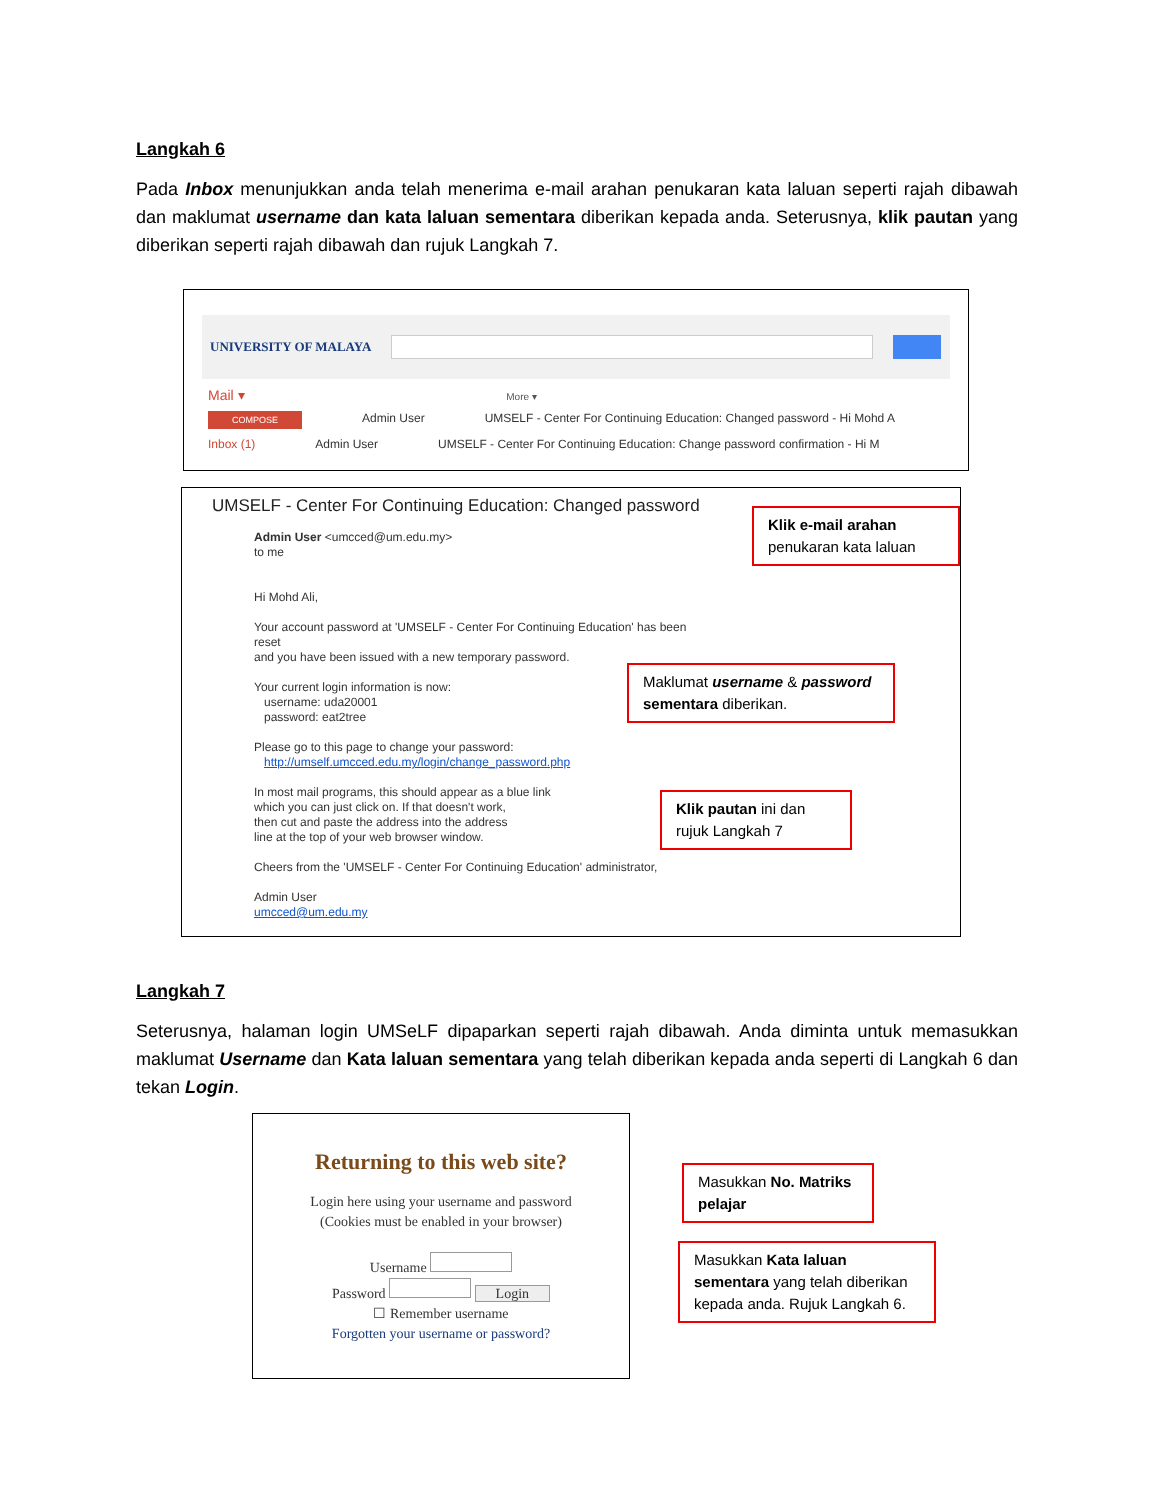Langkah 6
Pada Inbox menunjukkan anda telah menerima e-mail arahan penukaran kata laluan seperti rajah dibawah dan maklumat username dan kata laluan sementara diberikan kepada anda. Seterusnya, klik pautan yang diberikan seperti rajah dibawah dan rujuk Langkah 7.
UNIVERSITY OF MALAYA
Mail ▾ More ▾
COMPOSE Admin User UMSELF - Center For Continuing Education: Changed password - Hi Mohd A
Inbox (1) Admin User UMSELF - Center For Continuing Education: Change password confirmation - Hi M
UMSELF - Center For Continuing Education: Changed password
Admin User <umcced@um.edu.my>
to me
Hi Mohd Ali,
Your account password at 'UMSELF - Center For Continuing Education' has been
reset
and you have been issued with a new temporary password.
Your current login information is now:
username: uda20001
password: eat2tree
Please go to this page to change your password:
http://umself.umcced.edu.my/login/change_password.php
In most mail programs, this should appear as a blue link
which you can just click on. If that doesn't work,
then cut and paste the address into the address
line at the top of your web browser window.
Cheers from the 'UMSELF - Center For Continuing Education' administrator,
Admin User
umcced@um.edu.my
Klik e-mail arahan penukaran kata laluan
Maklumat username & password sementara diberikan.
Klik pautan ini dan rujuk Langkah 7
Langkah 7
Seterusnya, halaman login UMSeLF dipaparkan seperti rajah dibawah. Anda diminta untuk memasukkan maklumat Username dan Kata laluan sementara yang telah diberikan kepada anda seperti di Langkah 6 dan tekan Login.
Returning to this web site?
Login here using your username and password
(Cookies must be enabled in your browser)
Username
Password Login
☐ Remember username
Forgotten your username or password?
Masukkan No. Matriks pelajar
Masukkan Kata laluan sementara yang telah diberikan kepada anda. Rujuk Langkah 6.